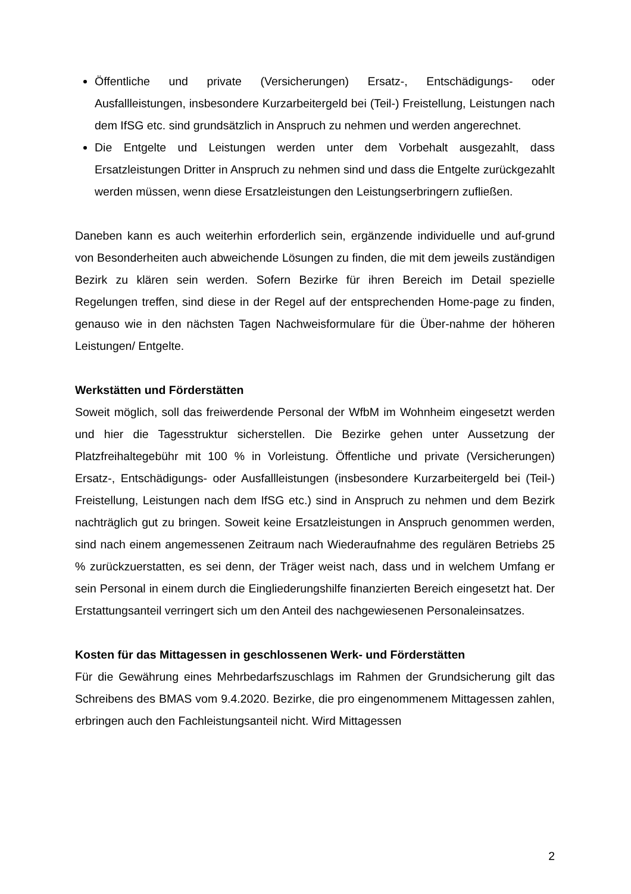Öffentliche und private (Versicherungen) Ersatz-, Entschädigungs- oder Ausfallleistungen, insbesondere Kurzarbeitergeld bei (Teil-) Freistellung, Leistungen nach dem IfSG etc. sind grundsätzlich in Anspruch zu nehmen und werden angerechnet.
Die Entgelte und Leistungen werden unter dem Vorbehalt ausgezahlt, dass Ersatzleistungen Dritter in Anspruch zu nehmen sind und dass die Entgelte zurückgezahlt werden müssen, wenn diese Ersatzleistungen den Leistungserbringern zufließen.
Daneben kann es auch weiterhin erforderlich sein, ergänzende individuelle und auf-grund von Besonderheiten auch abweichende Lösungen zu finden, die mit dem jeweils zuständigen Bezirk zu klären sein werden. Sofern Bezirke für ihren Bereich im Detail spezielle Regelungen treffen, sind diese in der Regel auf der entsprechenden Home-page zu finden, genauso wie in den nächsten Tagen Nachweisformulare für die Über-nahme der höheren Leistungen/ Entgelte.
Werkstätten und Förderstätten
Soweit möglich, soll das freiwerdende Personal der WfbM im Wohnheim eingesetzt werden und hier die Tagesstruktur sicherstellen. Die Bezirke gehen unter Aussetzung der Platzfreihaltegebühr mit 100 % in Vorleistung. Öffentliche und private (Versicherungen) Ersatz-, Entschädigungs- oder Ausfallleistungen (insbesondere Kurzarbeitergeld bei (Teil-) Freistellung, Leistungen nach dem IfSG etc.) sind in Anspruch zu nehmen und dem Bezirk nachträglich gut zu bringen. Soweit keine Ersatzleistungen in Anspruch genommen werden, sind nach einem angemessenen Zeitraum nach Wiederaufnahme des regulären Betriebs 25 % zurückzuerstatten, es sei denn, der Träger weist nach, dass und in welchem Umfang er sein Personal in einem durch die Eingliederungshilfe finanzierten Bereich eingesetzt hat. Der Erstattungsanteil verringert sich um den Anteil des nachgewiesenen Personaleinsatzes.
Kosten für das Mittagessen in geschlossenen Werk- und Förderstätten
Für die Gewährung eines Mehrbedarfszuschlags im Rahmen der Grundsicherung gilt das Schreibens des BMAS vom 9.4.2020. Bezirke, die pro eingenommenem Mittagessen zahlen, erbringen auch den Fachleistungsanteil nicht. Wird Mittagessen
2